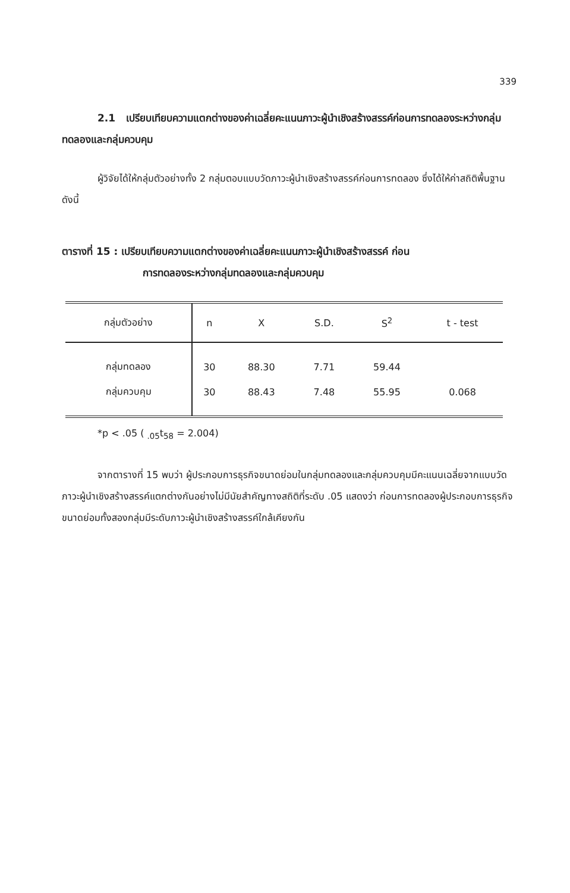339
2.1 เปรียบเทียบความแตกต่างของค่าเฉลี่ยคะแนนภาวะผู้นำเชิงสร้างสรรค์ก่อนการทดลองระหว่างกลุ่มทดลองและกลุ่มควบคุม
ผู้วิจัยได้ให้กลุ่มตัวอย่างทั้ง 2 กลุ่มตอบแบบวัดภาวะผู้นำเชิงสร้างสรรค์ก่อนการทดลอง ซึ่งได้ให้ค่าสถิติพื้นฐาน ดังนี้
ตารางที่ 15 : เปรียบเทียบความแตกต่างของค่าเฉลี่ยคะแนนภาวะผู้นำเชิงสร้างสรรค์ ก่อน
การทดลองระหว่างกลุ่มทดลองและกลุ่มควบคุม
| กลุ่มตัวอย่าง | n | X | S.D. | S<sup>2</sup> | t - test |
| --- | --- | --- | --- | --- | --- |
| กลุ่มทดลอง | 30 | 88.30 | 7.71 | 59.44 | |
| กลุ่มควบคุม | 30 | 88.43 | 7.48 | 55.95 | 0.068 |
*p < .05 ( <sub>.05</sub>t<sub>58</sub> = 2.004)
จากตารางที่ 15 พบว่า ผู้ประกอบการธุรกิจขนาดย่อมในกลุ่มทดลองและกลุ่มควบคุมมีคะแนนเฉลี่ยจากแบบวัดภาวะผู้นำเชิงสร้างสรรค์แตกต่างกันอย่างไม่มีนัยสำคัญทางสถิติที่ระดับ .05 แสดงว่า ก่อนการทดลองผู้ประกอบการธุรกิจขนาดย่อมทั้งสองกลุ่มมีระดับภาวะผู้นำเชิงสร้างสรรค์ใกล้เคียงกัน